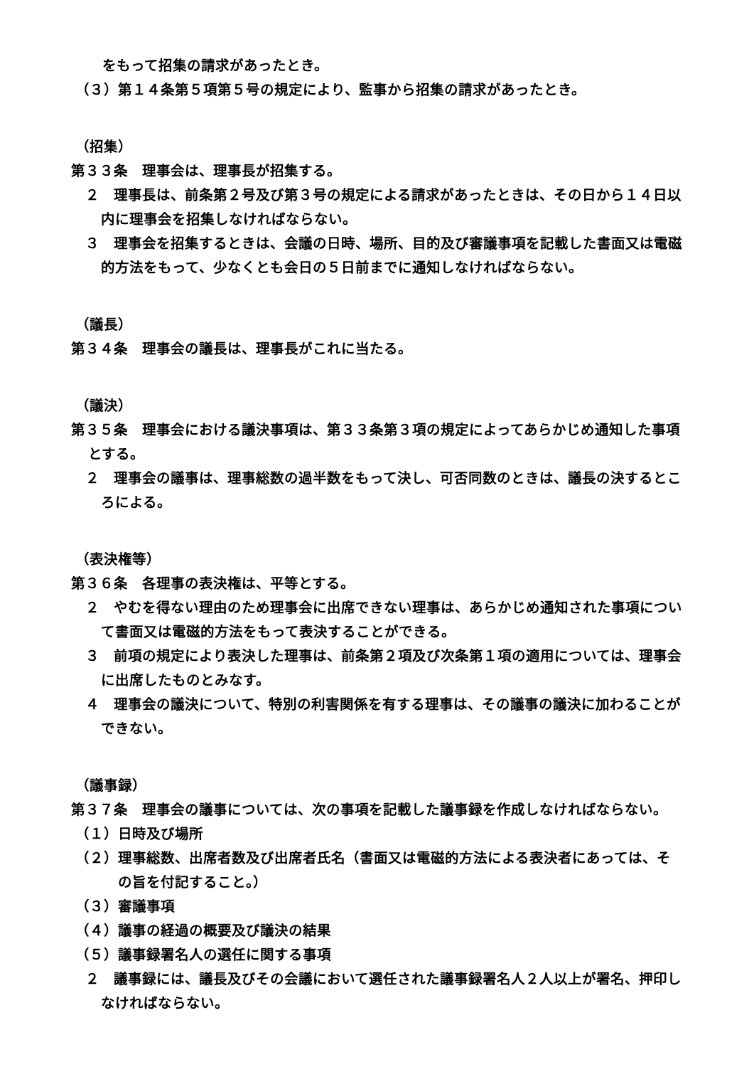をもって招集の請求があったとき。
（３）第１４条第５項第５号の規定により、監事から招集の請求があったとき。
（招集）
第３３条　理事会は、理事長が招集する。
２　理事長は、前条第２号及び第３号の規定による請求があったときは、その日から１４日以内に理事会を招集しなければならない。
３　理事会を招集するときは、会議の日時、場所、目的及び審議事項を記載した書面又は電磁的方法をもって、少なくとも会日の５日前までに通知しなければならない。
（議長）
第３４条　理事会の議長は、理事長がこれに当たる。
（議決）
第３５条　理事会における議決事項は、第３３条第３項の規定によってあらかじめ通知した事項とする。
２　理事会の議事は、理事総数の過半数をもって決し、可否同数のときは、議長の決するところによる。
（表決権等）
第３６条　各理事の表決権は、平等とする。
２　やむを得ない理由のため理事会に出席できない理事は、あらかじめ通知された事項について書面又は電磁的方法をもって表決することができる。
３　前項の規定により表決した理事は、前条第２項及び次条第１項の適用については、理事会に出席したものとみなす。
４　理事会の議決について、特別の利害関係を有する理事は、その議事の議決に加わることができない。
（議事録）
第３７条　理事会の議事については、次の事項を記載した議事録を作成しなければならない。
（１）日時及び場所
（２）理事総数、出席者数及び出席者氏名（書面又は電磁的方法による表決者にあっては、その旨を付記すること。）
（３）審議事項
（４）議事の経過の概要及び議決の結果
（５）議事録署名人の選任に関する事項
２　議事録には、議長及びその会議において選任された議事録署名人２人以上が署名、押印しなければならない。